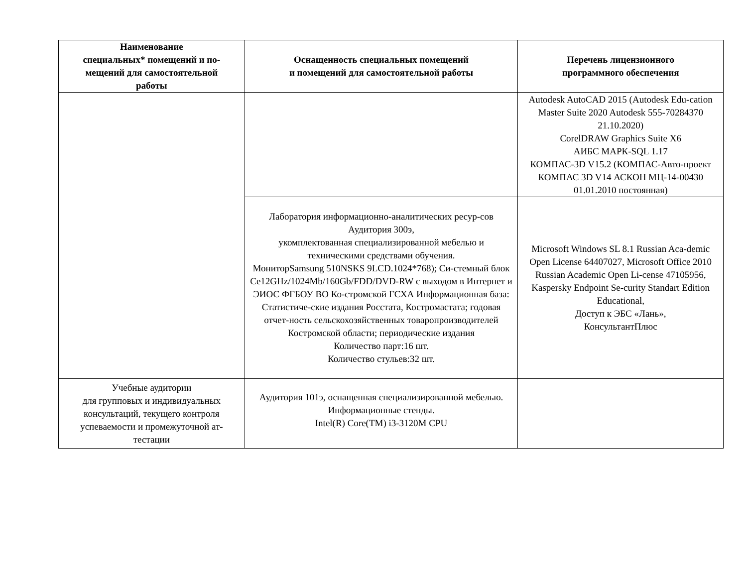| Наименование специальных* помещений и по- мещений для самостоятельной работы | Оснащенность специальных помещений и помещений для самостоятельной работы | Перечень лицензионного программного обеспечения |
| --- | --- | --- |
| | | Autodesk AutoCAD 2015 (Autodesk Edu-cation Master Suite 2020 Autodesk 555-70284370 21.10.2020) CorelDRAW Graphics Suite X6 АИБС МАРК-SQL 1.17 КОМПАС-3D V15.2 (КОМПАС-Авто-проект КОМПАС 3D V14 АСКОН МЦ-14-00430 01.01.2010 постоянная) |
| | Лаборатория информационно-аналитических ресур-сов Аудитория 300э, укомплектованная специализированной мебелью и техническими средствами обучения. МониторSamsung 510NSKS 9LCD.1024*768); Си-стемный блок Ce12GHz/1024Mb/160Gb/FDD/DVD-RW с выходом в Интернет и ЭИОС ФГБОУ ВО Ко-стромской ГСХА Информационная база: Статистиче-ские издания Росстата, Костромастата; годовая отчет-ность сельскохозяйственных товаропроизводителей Костромской области; периодические издания Количество парт:16 шт. Количество стульев:32 шт. | Microsoft Windows SL 8.1 Russian Aca-demic Open License 64407027, Microsoft Office 2010 Russian Academic Open Li-cense 47105956, Kaspersky Endpoint Se-curity Standart Edition Educational, Доступ к ЭБС «Лань», КонсультантПлюс |
| Учебные аудитории для групповых и индивидуальных консультаций, текущего контроля успеваемости и промежуточной ат-тестации | Аудитория 101э, оснащенная специализированной мебелью. Информационные стенды. Intel(R) Core(TM) i3-3120M CPU | |